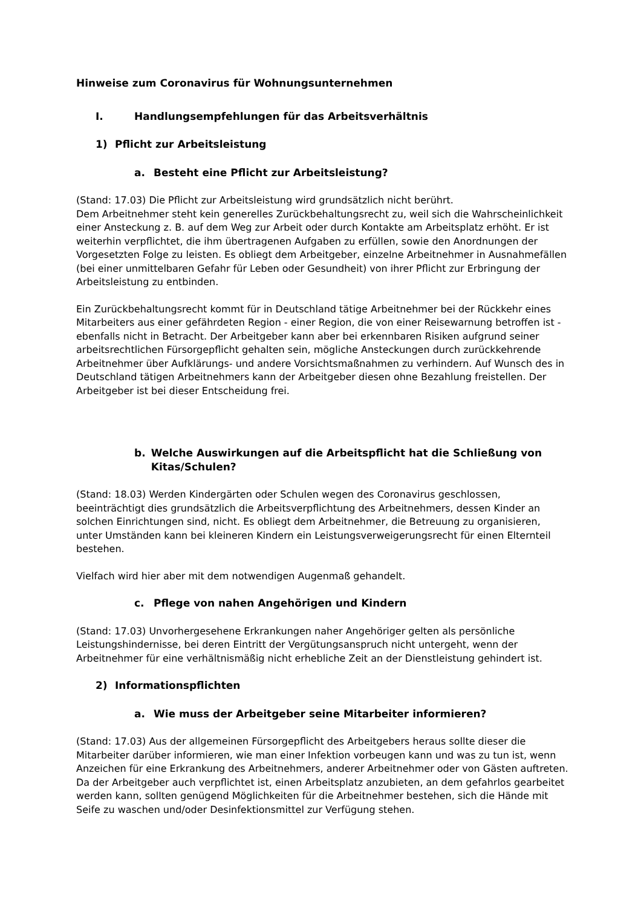Hinweise zum Coronavirus für Wohnungsunternehmen
I. Handlungsempfehlungen für das Arbeitsverhältnis
1) Pflicht zur Arbeitsleistung
a. Besteht eine Pflicht zur Arbeitsleistung?
(Stand: 17.03) Die Pflicht zur Arbeitsleistung wird grundsätzlich nicht berührt.
Dem Arbeitnehmer steht kein generelles Zurückbehaltungsrecht zu, weil sich die Wahrscheinlichkeit einer Ansteckung z. B. auf dem Weg zur Arbeit oder durch Kontakte am Arbeitsplatz erhöht. Er ist weiterhin verpflichtet, die ihm übertragenen Aufgaben zu erfüllen, sowie den Anordnungen der Vorgesetzten Folge zu leisten. Es obliegt dem Arbeitgeber, einzelne Arbeitnehmer in Ausnahmefällen (bei einer unmittelbaren Gefahr für Leben oder Gesundheit) von ihrer Pflicht zur Erbringung der Arbeitsleistung zu entbinden.
Ein Zurückbehaltungsrecht kommt für in Deutschland tätige Arbeitnehmer bei der Rückkehr eines Mitarbeiters aus einer gefährdeten Region - einer Region, die von einer Reisewarnung betroffen ist - ebenfalls nicht in Betracht. Der Arbeitgeber kann aber bei erkennbaren Risiken aufgrund seiner arbeitsrechtlichen Fürsorgepflicht gehalten sein, mögliche Ansteckungen durch zurückkehrende Arbeitnehmer über Aufklärungs- und andere Vorsichtsmaßnahmen zu verhindern. Auf Wunsch des in Deutschland tätigen Arbeitnehmers kann der Arbeitgeber diesen ohne Bezahlung freistellen. Der Arbeitgeber ist bei dieser Entscheidung frei.
b. Welche Auswirkungen auf die Arbeitspflicht hat die Schließung von Kitas/Schulen?
(Stand: 18.03) Werden Kindergärten oder Schulen wegen des Coronavirus geschlossen, beeinträchtigt dies grundsätzlich die Arbeitsverpflichtung des Arbeitnehmers, dessen Kinder an solchen Einrichtungen sind, nicht. Es obliegt dem Arbeitnehmer, die Betreuung zu organisieren, unter Umständen kann bei kleineren Kindern ein Leistungsverweigerungsrecht für einen Elternteil bestehen.
Vielfach wird hier aber mit dem notwendigen Augenmaß gehandelt.
c. Pflege von nahen Angehörigen und Kindern
(Stand: 17.03) Unvorhergesehene Erkrankungen naher Angehöriger gelten als persönliche Leistungshindernisse, bei deren Eintritt der Vergütungsanspruch nicht untergeht, wenn der Arbeitnehmer für eine verhältnismäßig nicht erhebliche Zeit an der Dienstleistung gehindert ist.
2) Informationspflichten
a. Wie muss der Arbeitgeber seine Mitarbeiter informieren?
(Stand: 17.03) Aus der allgemeinen Fürsorgepflicht des Arbeitgebers heraus sollte dieser die Mitarbeiter darüber informieren, wie man einer Infektion vorbeugen kann und was zu tun ist, wenn Anzeichen für eine Erkrankung des Arbeitnehmers, anderer Arbeitnehmer oder von Gästen auftreten. Da der Arbeitgeber auch verpflichtet ist, einen Arbeitsplatz anzubieten, an dem gefahrlos gearbeitet werden kann, sollten genügend Möglichkeiten für die Arbeitnehmer bestehen, sich die Hände mit Seife zu waschen und/oder Desinfektionsmittel zur Verfügung stehen.